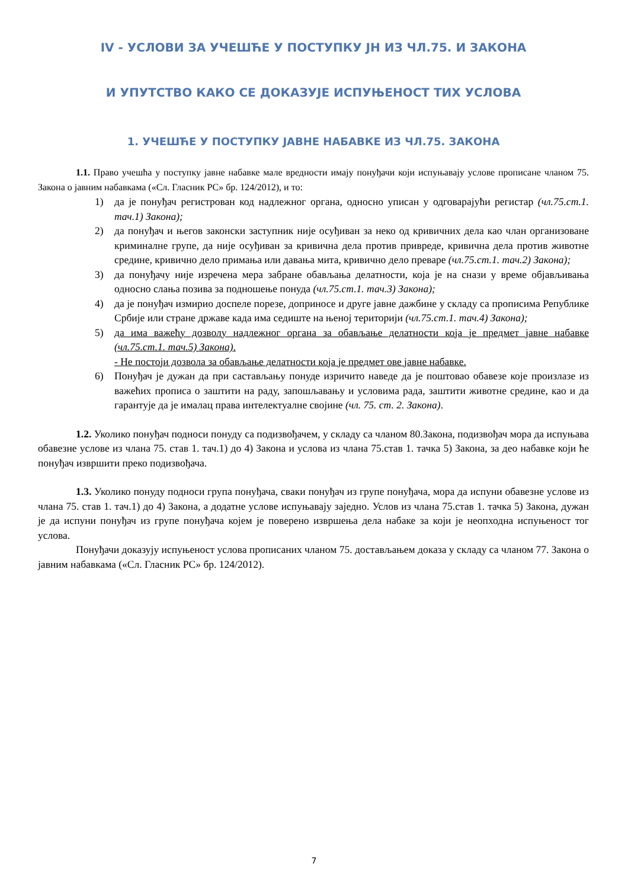IV - УСЛОВИ ЗА УЧЕШЋЕ У ПОСТУПКУ ЈН ИЗ ЧЛ.75. И ЗАКОНА
И УПУТСТВО КАКО СЕ ДОКАЗУЈЕ ИСПУЊЕНОСТ ТИХ УСЛОВА
1. УЧЕШЋЕ У ПОСТУПКУ ЈАВНЕ НАБАВКЕ ИЗ ЧЛ.75. ЗАКОНА
1.1. Право учешћа у поступку јавне набавке мале вредности имају понуђачи који испуњавају услове прописане чланом 75. Закона о јавним набавкама («Сл. Гласник РС» бр. 124/2012), и то:
1) да је понуђач регистрован код надлежног органа, односно уписан у одговарајући регистар (чл.75.ст.1. тач.1) Закона);
2) да понуђач и његов законски заступник није осуђиван за неко од кривичних дела као члан организоване криминалне групе, да није осуђиван за кривична дела против привреде, кривична дела против животне средине, кривично дело примања или давања мита, кривично дело преваре (чл.75.ст.1. тач.2) Закона);
3) да понуђачу није изречена мера забране обављања делатности, која је на снази у време објављивања односно слања позива за подношење понуда (чл.75.ст.1. тач.3) Закона);
4) да је понуђач измирио доспеле порезе, доприносе и друге јавне дажбине у складу са прописима Републике Србије или стране државе када има седиште на њеној територији (чл.75.ст.1. тач.4) Закона);
5) да има важећу дозволу надлежног органа за обављање делатности која је предмет јавне набавке (чл.75.ст.1. тач.5) Закона).
- Не постоји дозвола за обављање делатности која је предмет ове јавне набавке.
6) Понуђач је дужан да при састављању понуде изричито наведе да је поштовао обавезе које произлазе из важећих прописа о заштити на раду, запошљавању и условима рада, заштити животне средине, као и да гарантује да је ималац права интелектуалне својине (чл. 75. ст. 2. Закона).
1.2. Уколико понуђач подноси понуду са подизвођачем, у складу са чланом 80.Закона, подизвођач мора да испуњава обавезне услове из члана 75. став 1. тач.1) до 4) Закона и услова из члана 75.став 1. тачка 5) Закона, за део набавке који ће понуђач извршити преко подизвођача.
1.3. Уколико понуду подноси група понуђача, сваки понуђач из групе понуђача, мора да испуни обавезне услове из члана 75. став 1. тач.1) до 4) Закона, а додатне услове испуњавају заједно. Услов из члана 75.став 1. тачка 5) Закона, дужан је да испуни понуђач из групе понуђача којем је поверено извршења дела набаке за који је неопходна испуњеност тог услова.
Понуђачи доказују испуњеност услова прописаних чланом 75. достављањем доказа у складу са чланом 77. Закона о јавним набавкама («Сл. Гласник РС» бр. 124/2012).
7